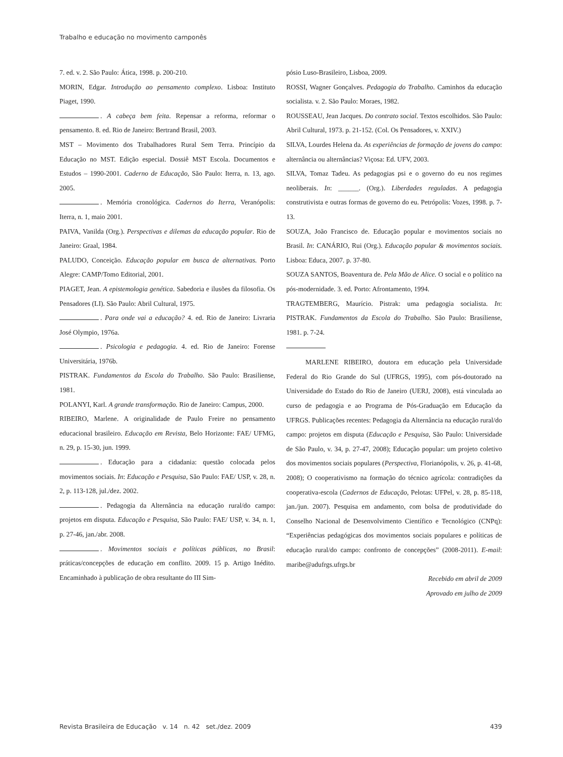Trabalho e educação no movimento camponês
7. ed. v. 2. São Paulo: Ática, 1998. p. 200-210.
MORIN, Edgar. Introdução ao pensamento complexo. Lisboa: Instituto Piaget, 1990.
. A cabeça bem feita. Repensar a reforma, reformar o pensamento. 8. ed. Rio de Janeiro: Bertrand Brasil, 2003.
MST – Movimento dos Trabalhadores Rural Sem Terra. Princípio da Educação no MST. Edição especial. Dossiê MST Escola. Documentos e Estudos – 1990-2001. Caderno de Educação, São Paulo: Iterra, n. 13, ago. 2005.
. Memória cronológica. Cadernos do Iterra, Veranópolis: Iterra, n. 1, maio 2001.
PAIVA, Vanilda (Org.). Perspectivas e dilemas da educação popular. Rio de Janeiro: Graal, 1984.
PALUDO, Conceição. Educação popular em busca de alternativas. Porto Alegre: CAMP/Tomo Editorial, 2001.
PIAGET, Jean. A epistemologia genética. Sabedoria e ilusões da filosofia. Os Pensadores (LI). São Paulo: Abril Cultural, 1975.
. Para onde vai a educação? 4. ed. Rio de Janeiro: Livraria José Olympio, 1976a.
. Psicologia e pedagogia. 4. ed. Rio de Janeiro: Forense Universitária, 1976b.
PISTRAK. Fundamentos da Escola do Trabalho. São Paulo: Brasiliense, 1981.
POLANYI, Karl. A grande transformação. Rio de Janeiro: Campus, 2000.
RIBEIRO, Marlene. A originalidade de Paulo Freire no pensamento educacional brasileiro. Educação em Revista, Belo Horizonte: FAE/ UFMG, n. 29, p. 15-30, jun. 1999.
. Educação para a cidadania: questão colocada pelos movimentos sociais. In: Educação e Pesquisa, São Paulo: FAE/ USP, v. 28, n. 2, p. 113-128, jul./dez. 2002.
. Pedagogia da Alternância na educação rural/do campo: projetos em disputa. Educação e Pesquisa, São Paulo: FAE/ USP, v. 34, n. 1, p. 27-46, jan./abr. 2008.
. Movimentos sociais e políticas públicas, no Brasil: práticas/concepções de educação em conflito. 2009. 15 p. Artigo Inédito. Encaminhado à publicação de obra resultante do III Sim-
pósio Luso-Brasileiro, Lisboa, 2009.
ROSSI, Wagner Gonçalves. Pedagogia do Trabalho. Caminhos da educação socialista. v. 2. São Paulo: Moraes, 1982.
ROUSSEAU, Jean Jacques. Do contrato social. Textos escolhidos. São Paulo: Abril Cultural, 1973. p. 21-152. (Col. Os Pensadores, v. XXIV.)
SILVA, Lourdes Helena da. As experiências de formação de jovens do campo: alternância ou alternâncias? Viçosa: Ed. UFV, 2003.
SILVA, Tomaz Tadeu. As pedagogias psi e o governo do eu nos regimes neoliberais. In: ______. (Org.). Liberdades reguladas. A pedagogia construtivista e outras formas de governo do eu. Petrópolis: Vozes, 1998. p. 7-13.
SOUZA, João Francisco de. Educação popular e movimentos sociais no Brasil. In: CANÁRIO, Rui (Org.). Educação popular & movimentos sociais. Lisboa: Educa, 2007. p. 37-80.
SOUZA SANTOS, Boaventura de. Pela Mão de Alice. O social e o político na pós-modernidade. 3. ed. Porto: Afrontamento, 1994.
TRAGTEMBERG, Maurício. Pistrak: uma pedagogia socialista. In: PISTRAK. Fundamentos da Escola do Trabalho. São Paulo: Brasiliense, 1981. p. 7-24.
MARLENE RIBEIRO, doutora em educação pela Universidade Federal do Rio Grande do Sul (UFRGS, 1995), com pós-doutorado na Universidade do Estado do Rio de Janeiro (UERJ, 2008), está vinculada ao curso de pedagogia e ao Programa de Pós-Graduação em Educação da UFRGS. Publicações recentes: Pedagogia da Alternância na educação rural/do campo: projetos em disputa (Educação e Pesquisa, São Paulo: Universidade de São Paulo, v. 34, p. 27-47, 2008); Educação popular: um projeto coletivo dos movimentos sociais populares (Perspectiva, Florianópolis, v. 26, p. 41-68, 2008); O cooperativismo na formação do técnico agrícola: contradições da cooperativa-escola (Cadernos de Educação, Pelotas: UFPel, v. 28, p. 85-118, jan./jun. 2007). Pesquisa em andamento, com bolsa de produtividade do Conselho Nacional de Desenvolvimento Científico e Tecnológico (CNPq): “Experiências pedagógicas dos movimentos sociais populares e políticas de educação rural/do campo: confronto de concepções” (2008-2011). E-mail: maribe@adufrgs.ufrgs.br
Recebido em abril de 2009
Aprovado em julho de 2009
Revista Brasileira de Educação v. 14 n. 42 set./dez. 2009 439